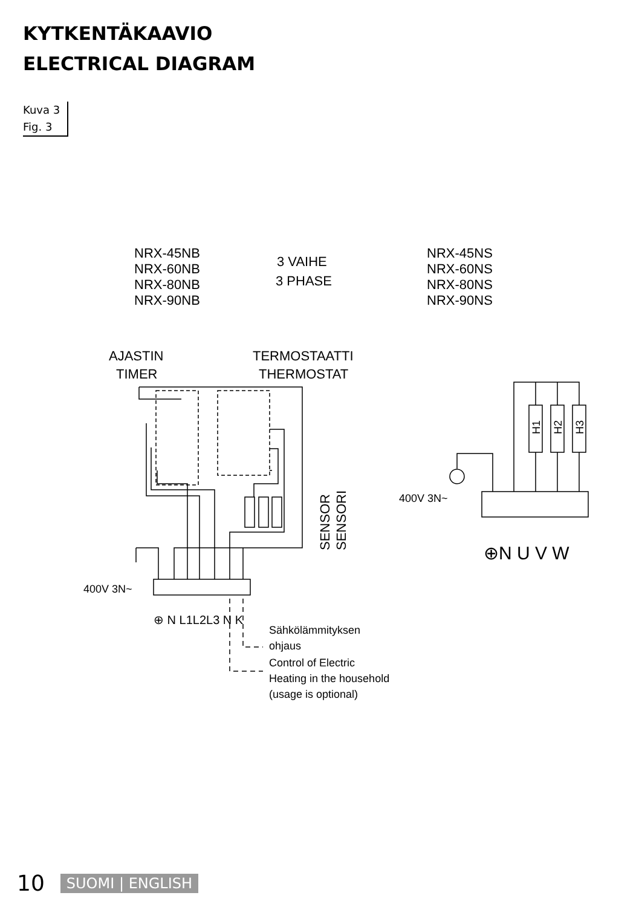KYTKENTÄKAAVIO
ELECTRICAL DIAGRAM
Kuva 3
Fig. 3
NRX-45NB
NRX-60NB
NRX-80NB
NRX-90NB
3 VAIHE
3 PHASE
NRX-45NS
NRX-60NS
NRX-80NS
NRX-90NS
AJASTIN
TIMER
TERMOSTAATTI
THERMOSTAT
SENSOR
SENSORI
400V 3N~
⊕ N L1L2L3 N K
400V 3N~
⊕N U V W
Sähkölämmityksen
ohjaus
Control of Electric
Heating in the household
(usage is optional)
H1
H2
H3
10 SUOMI | ENGLISH